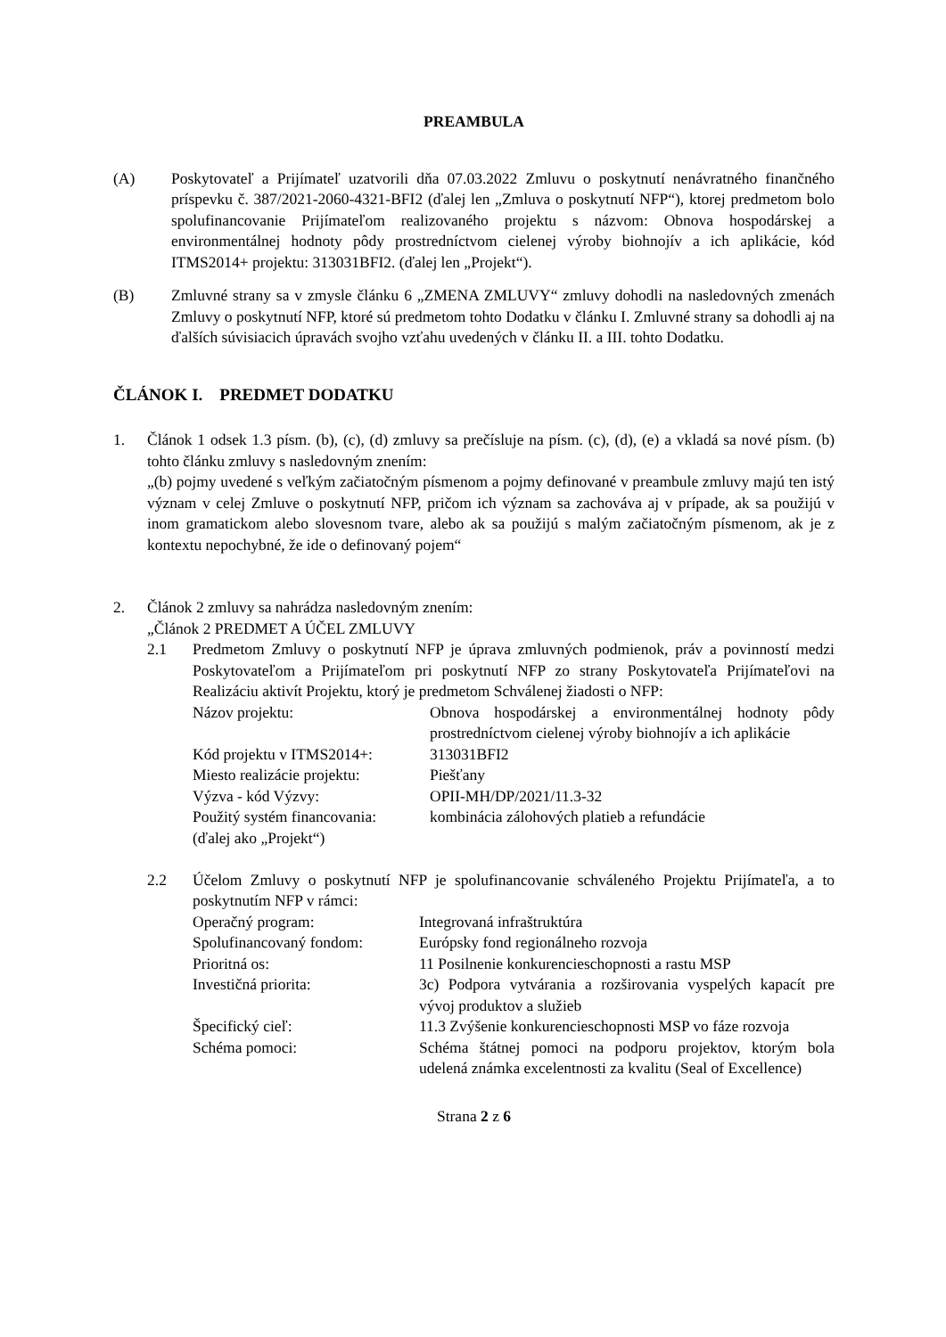PREAMBULA
(A) Poskytovateľ a Prijímateľ uzatvorili dňa 07.03.2022 Zmluvu o poskytnutí nenávratného finančného príspevku č. 387/2021-2060-4321-BFI2 (ďalej len „Zmluva o poskytnutí NFP“), ktorej predmetom bolo spolufinancovanie Prijímateľom realizovaného projektu s názvom: Obnova hospodárskej a environmentálnej hodnoty pôdy prostredníctvom cielenej výroby biohnojív a ich aplikácie, kód ITMS2014+ projektu: 313031BFI2. (ďalej len „Projekt“).
(B) Zmluvné strany sa v zmysle článku 6 „ZMENA ZMLUVY“ zmluvy dohodli na nasledovných zmenách Zmluvy o poskytnutí NFP, ktoré sú predmetom tohto Dodatku v článku I. Zmluvné strany sa dohodli aj na ďalších súvisiacich úpravách svojho vzťahu uvedených v článku II. a III. tohto Dodatku.
ČLÁNOK I. PREDMET DODATKU
1. Článok 1 odsek 1.3 písm. (b), (c), (d) zmluvy sa prečísluje na písm. (c), (d), (e) a vkladá sa nové písm. (b) tohto článku zmluvy s nasledovným znením:
„(b) pojmy uvedené s veľkým začiatočným písmenom a pojmy definované v preambule zmluvy majú ten istý význam v celej Zmluve o poskytnutí NFP, pričom ich význam sa zachováva aj v prípade, ak sa použijú v inom gramatickom alebo slovesnom tvare, alebo ak sa použijú s malým začiatočným písmenom, ak je z kontextu nepochybné, že ide o definovaný pojem“
2. Článok 2 zmluvy sa nahrádza nasledovným znením:
„Článok 2 PREDMET A ÚČEL ZMLUVY
2.1 Predmetom Zmluvy o poskytnutí NFP je úprava zmluvných podmienok, práv a povinností medzi Poskytovateľom a Prijímateľom pri poskytnutí NFP zo strany Poskytovateľa Prijímateľovi na Realizáciu aktivít Projektu, ktorý je predmetom Schválenej žiadosti o NFP:
Názov projektu: Obnova hospodárskej a environmentálnej hodnoty pôdy prostredníctvom cielenej výroby biohnojív a ich aplikácie
Kód projektu v ITMS2014+: 313031BFI2
Miesto realizácie projektu: Piešťany
Výzva - kód Výzvy: OPII-MH/DP/2021/11.3-32
Použitý systém financovania: kombinácia zálohových platieb a refundácie
(ďalej ako „Projekt“)
2.2 Účelom Zmluvy o poskytnutí NFP je spolufinancovanie schváleného Projektu Prijímateľa, a to poskytnutím NFP v rámci:
Operačný program: Integrovaná infraštruktúra
Spolufinancovaný fondom: Európsky fond regionálneho rozvoja
Prioritná os: 11 Posilnenie konkurencieschopnosti a rastu MSP
Investičná priorita: 3c) Podpora vytvárania a rozširovania vyspelých kapacít pre vývoj produktov a služieb
Špecifický cieľ: 11.3 Zvýšenie konkurencieschopnosti MSP vo fáze rozvoja
Schéma pomoci: Schéma štátnej pomoci na podporu projektov, ktorým bola udelená známka excelentnosti za kvalitu (Seal of Excellence)
Strana 2 z 6